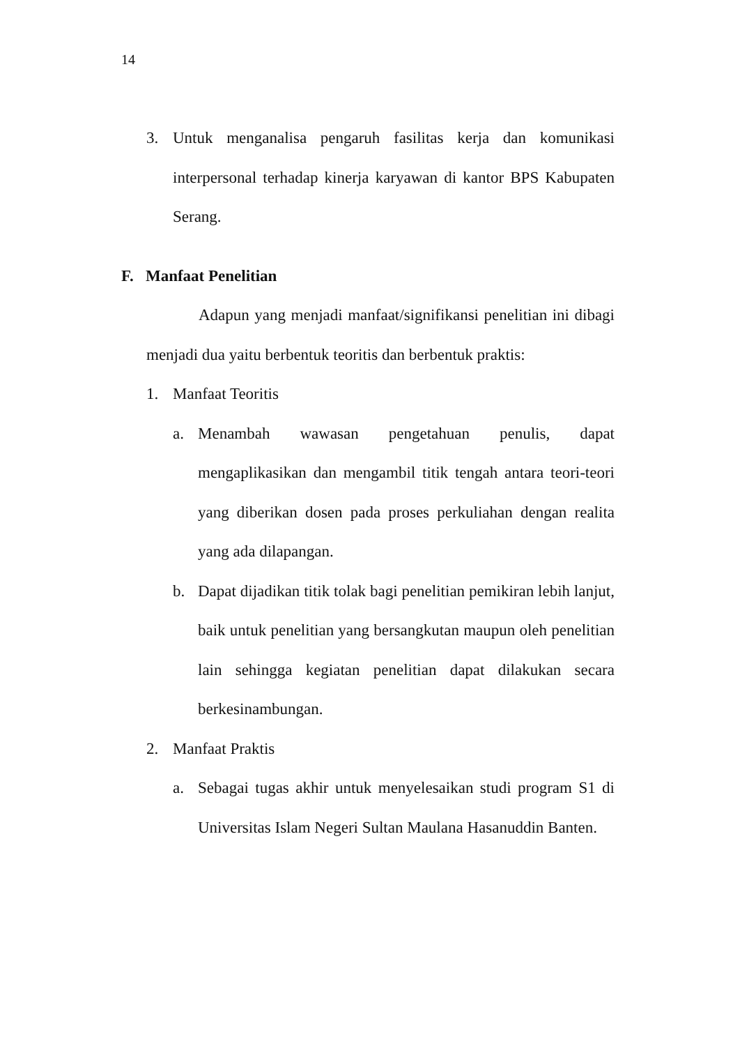14
3. Untuk menganalisa pengaruh fasilitas kerja dan komunikasi interpersonal terhadap kinerja karyawan di kantor BPS Kabupaten Serang.
F. Manfaat Penelitian
Adapun yang menjadi manfaat/signifikansi penelitian ini dibagi menjadi dua yaitu berbentuk teoritis dan berbentuk praktis:
1. Manfaat Teoritis
a. Menambah wawasan pengetahuan penulis, dapat mengaplikasikan dan mengambil titik tengah antara teori-teori yang diberikan dosen pada proses perkuliahan dengan realita yang ada dilapangan.
b. Dapat dijadikan titik tolak bagi penelitian pemikiran lebih lanjut, baik untuk penelitian yang bersangkutan maupun oleh penelitian lain sehingga kegiatan penelitian dapat dilakukan secara berkesinambungan.
2. Manfaat Praktis
a. Sebagai tugas akhir untuk menyelesaikan studi program S1 di Universitas Islam Negeri Sultan Maulana Hasanuddin Banten.